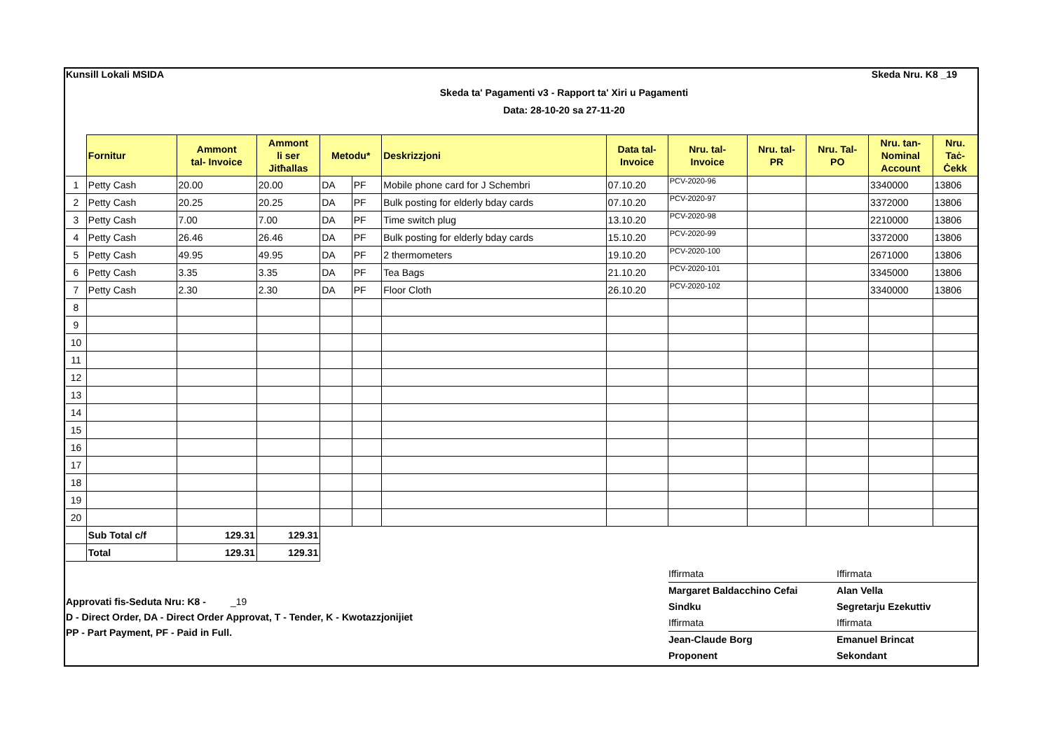Kunsill Lokali MSIDA Skeda Nru. K8 _19
Skeda ta' Pagamenti v3 - Rapport ta' Xiri u Pagamenti
Data: 28-10-20 sa 27-11-20
| | Fornitur | Ammont tal- Invoice | Ammont li ser Jitħallas | Metodu* | | Deskrizzjoni | Data tal- Invoice | Nru. tal- Invoice | Nru. tal- PR | Nru. Tal- PO | Nru. tan- Nominal Account | Nru. Taċ- Ċekk |
| --- | --- | --- | --- | --- | --- | --- | --- | --- | --- | --- | --- | --- |
| 1 | Petty Cash | 20.00 | 20.00 | DA | PF | Mobile phone card for J Schembri | 07.10.20 | PCV-2020-96 | | | 3340000 | 13806 |
| 2 | Petty Cash | 20.25 | 20.25 | DA | PF | Bulk posting for elderly bday cards | 07.10.20 | PCV-2020-97 | | | 3372000 | 13806 |
| 3 | Petty Cash | 7.00 | 7.00 | DA | PF | Time switch plug | 13.10.20 | PCV-2020-98 | | | 2210000 | 13806 |
| 4 | Petty Cash | 26.46 | 26.46 | DA | PF | Bulk posting for elderly bday cards | 15.10.20 | PCV-2020-99 | | | 3372000 | 13806 |
| 5 | Petty Cash | 49.95 | 49.95 | DA | PF | 2 thermometers | 19.10.20 | PCV-2020-100 | | | 2671000 | 13806 |
| 6 | Petty Cash | 3.35 | 3.35 | DA | PF | Tea Bags | 21.10.20 | PCV-2020-101 | | | 3345000 | 13806 |
| 7 | Petty Cash | 2.30 | 2.30 | DA | PF | Floor Cloth | 26.10.20 | PCV-2020-102 | | | 3340000 | 13806 |
| 8 | | | | | | | | | | | | |
| 9 | | | | | | | | | | | | |
| 10 | | | | | | | | | | | | |
| 11 | | | | | | | | | | | | |
| 12 | | | | | | | | | | | | |
| 13 | | | | | | | | | | | | |
| 14 | | | | | | | | | | | | |
| 15 | | | | | | | | | | | | |
| 16 | | | | | | | | | | | | |
| 17 | | | | | | | | | | | | |
| 18 | | | | | | | | | | | | |
| 19 | | | | | | | | | | | | |
| 20 | | | | | | | | | | | | |
| | Sub Total c/f | 129.31 | 129.31 | | | | | | | | | |
| | Total | 129.31 | 129.31 | | | | | | | | | |
Approvati fis-Seduta Nru: K8 - _19
D - Direct Order, DA - Direct Order Approvat, T - Tender, K - Kwotazzjonijiet
PP - Part Payment, PF - Paid in Full.
Iffirmata Iffirmata Margaret Baldacchino Cefai Alan Vella Sindku Segretarju Ezekuttiv Iffirmata Iffirmata Jean-Claude Borg Emanuel Brincat Proponent Sekondant